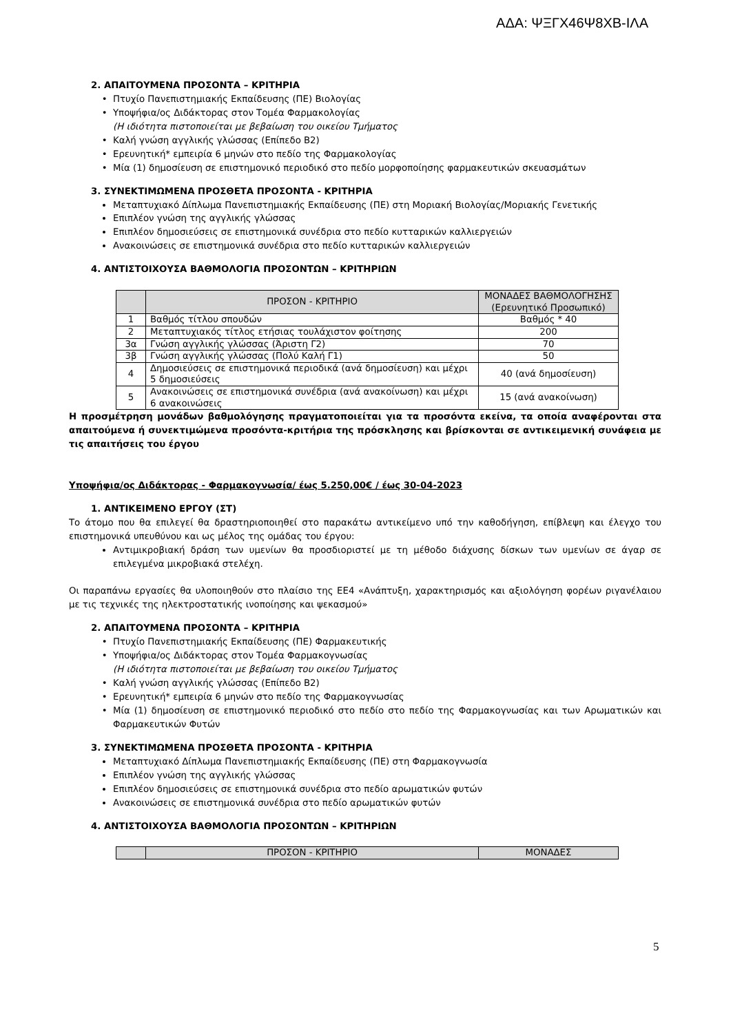ΑΔΑ: ΨΞΓΧ46Ψ8ΧΒ-ΙΛΑ
2. ΑΠΑΙΤΟΥΜΕΝΑ ΠΡΟΣΟΝΤΑ – ΚΡΙΤΗΡΙΑ
Πτυχίο Πανεπιστημιακής Εκπαίδευσης (ΠΕ) Βιολογίας
Υποψήφια/ος Διδάκτορας στον Τομέα Φαρμακολογίας
(Η ιδιότητα πιστοποιείται με βεβαίωση του οικείου Τμήματος
Καλή γνώση αγγλικής γλώσσας (Επίπεδο Β2)
Ερευνητική* εμπειρία 6 μηνών στο πεδίο της Φαρμακολογίας
Μία (1) δημοσίευση σε επιστημονικό περιοδικό στο πεδίο μορφοποίησης φαρμακευτικών σκευασμάτων
3. ΣΥΝΕΚΤΙΜΩΜΕΝΑ ΠΡΟΣΘΕΤΑ ΠΡΟΣΟΝΤΑ - ΚΡΙΤΗΡΙΑ
Μεταπτυχιακό Δίπλωμα Πανεπιστημιακής Εκπαίδευσης (ΠΕ) στη Μοριακή Βιολογίας/Μοριακής Γενετικής
Επιπλέον γνώση της αγγλικής γλώσσας
Επιπλέον δημοσιεύσεις σε επιστημονικά συνέδρια στο πεδίο κυτταρικών καλλιεργειών
Ανακοινώσεις σε επιστημονικά συνέδρια στο πεδίο κυτταρικών καλλιεργειών
4. ΑΝΤΙΣΤΟΙΧΟΥΣΑ ΒΑΘΜΟΛΟΓΙΑ ΠΡΟΣΟΝΤΩΝ – ΚΡΙΤΗΡΙΩΝ
| | ΠΡΟΣΟΝ - ΚΡΙΤΗΡΙΟ | ΜΟΝΑΔΕΣ ΒΑΘΜΟΛΟΓΗΣΗΣ (Ερευνητικό Προσωπικό) |
| 1 | Βαθμός τίτλου σπουδών | Βαθμός * 40 |
| 2 | Μεταπτυχιακός τίτλος ετήσιας τουλάχιστον φοίτησης | 200 |
| 3α | Γνώση αγγλικής γλώσσας (Άριστη Γ2) | 70 |
| 3β | Γνώση αγγλικής γλώσσας (Πολύ Καλή Γ1) | 50 |
| 4 | Δημοσιεύσεις σε επιστημονικά περιοδικά (ανά δημοσίευση) και μέχρι 5 δημοσιεύσεις | 40 (ανά δημοσίευση) |
| 5 | Ανακοινώσεις σε επιστημονικά συνέδρια (ανά ανακοίνωση) και μέχρι 6 ανακοινώσεις | 15 (ανά ανακοίνωση) |
Η προσμέτρηση μονάδων βαθμολόγησης πραγματοποιείται για τα προσόντα εκείνα, τα οποία αναφέρονται στα απαιτούμενα ή συνεκτιμώμενα προσόντα-κριτήρια της πρόσκλησης και βρίσκονται σε αντικειμενική συνάφεια με τις απαιτήσεις του έργου
Υποψήφια/ος Διδάκτορας - Φαρμακογνωσία/ έως 5.250,00€ / έως 30-04-2023
1. ΑΝΤΙΚΕΙΜΕΝΟ ΕΡΓΟΥ (ΣΤ)
Το άτομο που θα επιλεγεί θα δραστηριοποιηθεί στο παρακάτω αντικείμενο υπό την καθοδήγηση, επίβλεψη και έλεγχο του επιστημονικά υπευθύνου και ως μέλος της ομάδας του έργου:
Αντιμικροβιακή δράση των υμενίων θα προσδιοριστεί με τη μέθοδο διάχυσης δίσκων των υμενίων σε άγαρ σε επιλεγμένα μικροβιακά στελέχη.
Οι παραπάνω εργασίες θα υλοποιηθούν στο πλαίσιο της ΕΕ4 «Ανάπτυξη, χαρακτηρισμός και αξιολόγηση φορέων ριγανέλαιου με τις τεχνικές της ηλεκτροστατικής ινοποίησης και ψεκασμού»
2. ΑΠΑΙΤΟΥΜΕΝΑ ΠΡΟΣΟΝΤΑ – ΚΡΙΤΗΡΙΑ
Πτυχίο Πανεπιστημιακής Εκπαίδευσης (ΠΕ) Φαρμακευτικής
Υποψήφια/ος Διδάκτορας στον Τομέα Φαρμακογνωσίας
(Η ιδιότητα πιστοποιείται με βεβαίωση του οικείου Τμήματος
Καλή γνώση αγγλικής γλώσσας (Επίπεδο Β2)
Ερευνητική* εμπειρία 6 μηνών στο πεδίο της Φαρμακογνωσίας
Μία (1) δημοσίευση σε επιστημονικό περιοδικό στο πεδίο στο πεδίο της Φαρμακογνωσίας και των Αρωματικών και Φαρμακευτικών Φυτών
3. ΣΥΝΕΚΤΙΜΩΜΕΝΑ ΠΡΟΣΘΕΤΑ ΠΡΟΣΟΝΤΑ - ΚΡΙΤΗΡΙΑ
Μεταπτυχιακό Δίπλωμα Πανεπιστημιακής Εκπαίδευσης (ΠΕ) στη Φαρμακογνωσία
Επιπλέον γνώση της αγγλικής γλώσσας
Επιπλέον δημοσιεύσεις σε επιστημονικά συνέδρια στο πεδίο αρωματικών φυτών
Ανακοινώσεις σε επιστημονικά συνέδρια στο πεδίο αρωματικών φυτών
4. ΑΝΤΙΣΤΟΙΧΟΥΣΑ ΒΑΘΜΟΛΟΓΙΑ ΠΡΟΣΟΝΤΩΝ – ΚΡΙΤΗΡΙΩΝ
| | ΠΡΟΣΟΝ - ΚΡΙΤΗΡΙΟ | ΜΟΝΑΔΕΣ |
5